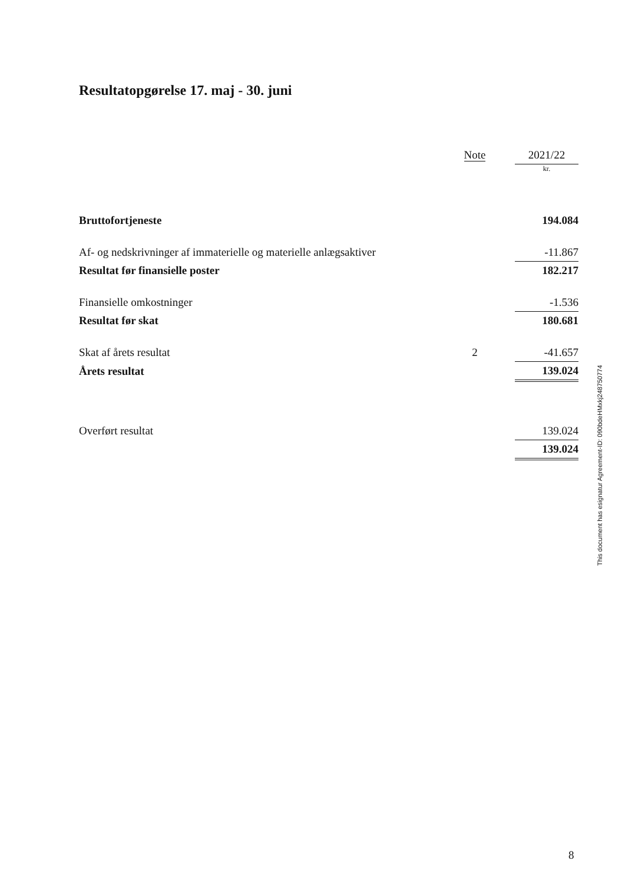Resultatopgørelse 17. maj - 30. juni
| | Note | | 2021/22 |
| | | | kr. |
| Bruttofortjeneste | | | 194.084 |
| Af- og nedskrivninger af immaterielle og materielle anlægsaktiver | | | -11.867 |
| Resultat før finansielle poster | | | 182.217 |
| Finansielle omkostninger | | | -1.536 |
| Resultat før skat | | | 180.681 |
| Skat af årets resultat | 2 | | -41.657 |
| Årets resultat | | | 139.024 |
| Overført resultat | | | 139.024 |
| | | | 139.024 |
This document has esignatur Agreement-ID: 090bdeHMxkj248750774
8